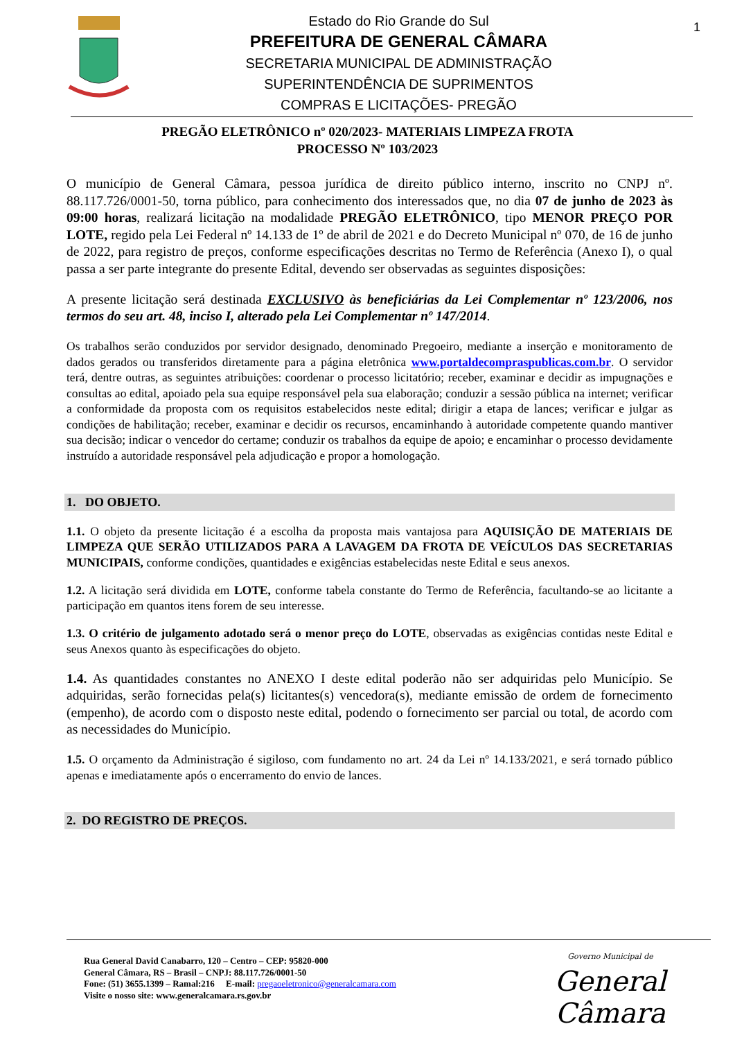Estado do Rio Grande do Sul
PREFEITURA DE GENERAL CÂMARA
SECRETARIA MUNICIPAL DE ADMINISTRAÇÃO
SUPERINTENDÊNCIA DE SUPRIMENTOS
COMPRAS E LICITAÇÕES- PREGÃO
1
PREGÃO ELETRÔNICO nº 020/2023- MATERIAIS LIMPEZA FROTA
PROCESSO Nº 103/2023
O município de General Câmara, pessoa jurídica de direito público interno, inscrito no CNPJ nº. 88.117.726/0001-50, torna público, para conhecimento dos interessados que, no dia 07 de junho de 2023 às 09:00 horas, realizará licitação na modalidade PREGÃO ELETRÔNICO, tipo MENOR PREÇO POR LOTE, regido pela Lei Federal nº 14.133 de 1º de abril de 2021 e do Decreto Municipal nº 070, de 16 de junho de 2022, para registro de preços, conforme especificações descritas no Termo de Referência (Anexo I), o qual passa a ser parte integrante do presente Edital, devendo ser observadas as seguintes disposições:
A presente licitação será destinada EXCLUSIVO às beneficiárias da Lei Complementar nº 123/2006, nos termos do seu art. 48, inciso I, alterado pela Lei Complementar nº 147/2014.
Os trabalhos serão conduzidos por servidor designado, denominado Pregoeiro, mediante a inserção e monitoramento de dados gerados ou transferidos diretamente para a página eletrônica www.portaldecompraspublicas.com.br. O servidor terá, dentre outras, as seguintes atribuições: coordenar o processo licitatório; receber, examinar e decidir as impugnações e consultas ao edital, apoiado pela sua equipe responsável pela sua elaboração; conduzir a sessão pública na internet; verificar a conformidade da proposta com os requisitos estabelecidos neste edital; dirigir a etapa de lances; verificar e julgar as condições de habilitação; receber, examinar e decidir os recursos, encaminhando à autoridade competente quando mantiver sua decisão; indicar o vencedor do certame; conduzir os trabalhos da equipe de apoio; e encaminhar o processo devidamente instruído a autoridade responsável pela adjudicação e propor a homologação.
1. DO OBJETO.
1.1. O objeto da presente licitação é a escolha da proposta mais vantajosa para AQUISIÇÃO DE MATERIAIS DE LIMPEZA QUE SERÃO UTILIZADOS PARA A LAVAGEM DA FROTA DE VEÍCULOS DAS SECRETARIAS MUNICIPAIS, conforme condições, quantidades e exigências estabelecidas neste Edital e seus anexos.
1.2. A licitação será dividida em LOTE, conforme tabela constante do Termo de Referência, facultando-se ao licitante a participação em quantos itens forem de seu interesse.
1.3. O critério de julgamento adotado será o menor preço do LOTE, observadas as exigências contidas neste Edital e seus Anexos quanto às especificações do objeto.
1.4. As quantidades constantes no ANEXO I deste edital poderão não ser adquiridas pelo Município. Se adquiridas, serão fornecidas pela(s) licitantes(s) vencedora(s), mediante emissão de ordem de fornecimento (empenho), de acordo com o disposto neste edital, podendo o fornecimento ser parcial ou total, de acordo com as necessidades do Município.
1.5. O orçamento da Administração é sigiloso, com fundamento no art. 24 da Lei nº 14.133/2021, e será tornado público apenas e imediatamente após o encerramento do envio de lances.
2. DO REGISTRO DE PREÇOS.
Rua General David Canabarro, 120 – Centro – CEP: 95820-000
General Câmara, RS – Brasil – CNPJ: 88.117.726/0001-50
Fone: (51) 3655.1399 – Ramal:216 E-mail: pregaoeletronico@generalcamara.com
Visite o nosso site: www.generalcamara.rs.gov.br
Governo Municipal de
General Câmara